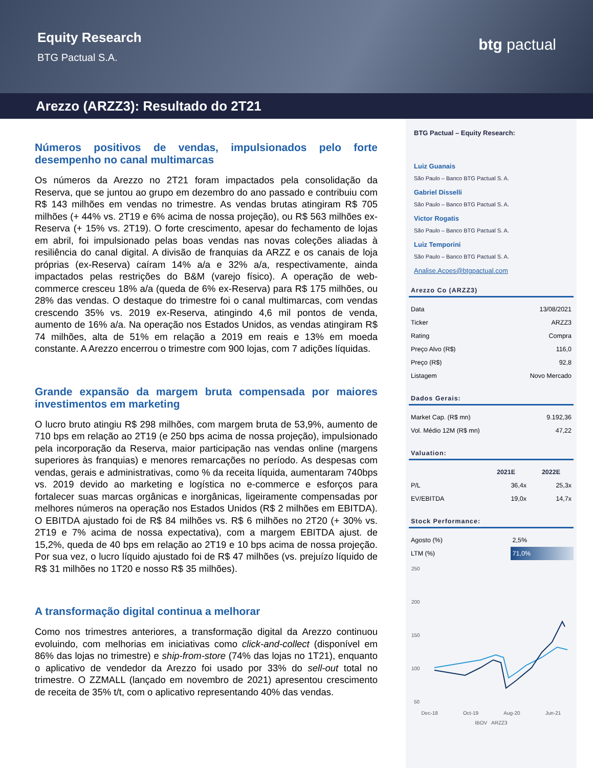Equity Research
BTG Pactual S.A.
btg pactual
Arezzo (ARZZ3): Resultado do 2T21
Números positivos de vendas, impulsionados pelo forte desempenho no canal multimarcas
Os números da Arezzo no 2T21 foram impactados pela consolidação da Reserva, que se juntou ao grupo em dezembro do ano passado e contribuiu com R$ 143 milhões em vendas no trimestre. As vendas brutas atingiram R$ 705 milhões (+ 44% vs. 2T19 e 6% acima de nossa projeção), ou R$ 563 milhões ex-Reserva (+ 15% vs. 2T19). O forte crescimento, apesar do fechamento de lojas em abril, foi impulsionado pelas boas vendas nas novas coleções aliadas à resiliência do canal digital. A divisão de franquias da ARZZ e os canais de loja próprias (ex-Reserva) caíram 14% a/a e 32% a/a, respectivamente, ainda impactados pelas restrições do B&M (varejo físico). A operação de web-commerce cresceu 18% a/a (queda de 6% ex-Reserva) para R$ 175 milhões, ou 28% das vendas. O destaque do trimestre foi o canal multimarcas, com vendas crescendo 35% vs. 2019 ex-Reserva, atingindo 4,6 mil pontos de venda, aumento de 16% a/a. Na operação nos Estados Unidos, as vendas atingiram R$ 74 milhões, alta de 51% em relação a 2019 em reais e 13% em moeda constante. A Arezzo encerrou o trimestre com 900 lojas, com 7 adições líquidas.
Grande expansão da margem bruta compensada por maiores investimentos em marketing
O lucro bruto atingiu R$ 298 milhões, com margem bruta de 53,9%, aumento de 710 bps em relação ao 2T19 (e 250 bps acima de nossa projeção), impulsionado pela incorporação da Reserva, maior participação nas vendas online (margens superiores às franquias) e menores remarcações no período. As despesas com vendas, gerais e administrativas, como % da receita líquida, aumentaram 740bps vs. 2019 devido ao marketing e logística no e-commerce e esforços para fortalecer suas marcas orgânicas e inorgânicas, ligeiramente compensadas por melhores números na operação nos Estados Unidos (R$ 2 milhões em EBITDA). O EBITDA ajustado foi de R$ 84 milhões vs. R$ 6 milhões no 2T20 (+ 30% vs. 2T19 e 7% acima de nossa expectativa), com a margem EBITDA ajust. de 15,2%, queda de 40 bps em relação ao 2T19 e 10 bps acima de nossa projeção. Por sua vez, o lucro líquido ajustado foi de R$ 47 milhões (vs. prejuízo líquido de R$ 31 milhões no 1T20 e nosso R$ 35 milhões).
A transformação digital continua a melhorar
Como nos trimestres anteriores, a transformação digital da Arezzo continuou evoluindo, com melhorias em iniciativas como click-and-collect (disponível em 86% das lojas no trimestre) e ship-from-store (74% das lojas no 1T21), enquanto o aplicativo de vendedor da Arezzo foi usado por 33% do sell-out total no trimestre. O ZZMALL (lançado em novembro de 2021) apresentou crescimento de receita de 35% t/t, com o aplicativo representando 40% das vendas.
BTG Pactual – Equity Research:
Luiz Guanais
São Paulo – Banco BTG Pactual S. A.
Gabriel Disselli
São Paulo – Banco BTG Pactual S. A.
Victor Rogatis
São Paulo – Banco BTG Pactual S. A.
Luiz Temporini
São Paulo – Banco BTG Pactual S. A.
Analise.Acoes@btgpactual.com
Arezzo Co (ARZZ3)
| Data | 13/08/2021 |
| Ticker | ARZZ3 |
| Rating | Compra |
| Preço Alvo (R$) | 116,0 |
| Preço (R$) | 92,8 |
| Listagem | Novo Mercado |
Dados Gerais:
| Market Cap. (R$ mn) | 9.192,36 |
| Vol. Médio 12M (R$ mn) | 47,22 |
Valuation:
| | 2021E | 2022E |
| --- | --- | --- |
| P/L | 36,4x | 25,3x |
| EV/EBITDA | 19,0x | 14,7x |
Stock Performance:
| Agosto (%) | 2,5% |
| LTM (%) | 71,0% |
250
200
150
100
50
Dec-18 Oct-19 Aug-20 Jun-21
IBOV ARZZ3